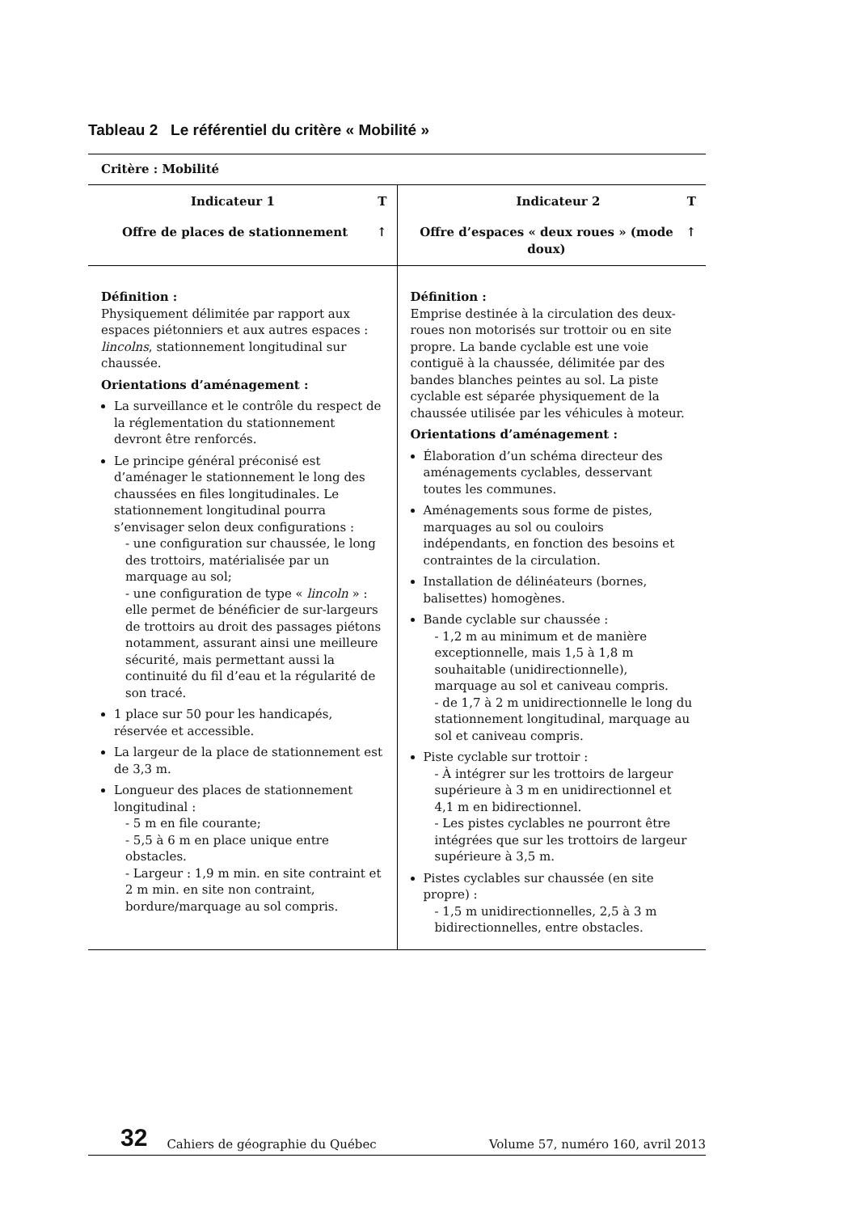Tableau 2 Le référentiel du critère « Mobilité »
| Critère : Mobilité | |
| Indicateur 1 T Offre de places de stationnement ↑ | Indicateur 2 T Offre d’espaces « deux roues » (mode doux) ↑ |
| Définition : Physiquement délimitée par rapport aux espaces piétonniers et aux autres espaces : lincolns , stationnement longitudinal sur chaussée. Orientations d’aménagement : La surveillance et le contrôle du respect de la réglementation du stationnement devront être renforcés. Le principe général préconisé est d’aménager le stationnement le long des chaussées en files longitudinales. Le stationnement longitudinal pourra s’envisager selon deux configurations : - une configuration sur chaussée, le long des trottoirs, matérialisée par un marquage au sol; - une configuration de type « lincoln » : elle permet de bénéficier de sur-largeurs de trottoirs au droit des passages piétons notamment, assurant ainsi une meilleure sécurité, mais permettant aussi la continuité du fil d’eau et la régularité de son tracé. 1 place sur 50 pour les handicapés, réservée et accessible. La largeur de la place de stationnement est de 3,3 m. Longueur des places de stationnement longitudinal : - 5 m en file courante; - 5,5 à 6 m en place unique entre obstacles. - Largeur : 1,9 m min. en site contraint et 2 m min. en site non contraint, bordure/marquage au sol compris. | Définition : Emprise destinée à la circulation des deux-roues non motorisés sur trottoir ou en site propre. La bande cyclable est une voie contiguë à la chaussée, délimitée par des bandes blanches peintes au sol. La piste cyclable est séparée physiquement de la chaussée utilisée par les véhicules à moteur. Orientations d’aménagement : Élaboration d’un schéma directeur des aménagements cyclables, desservant toutes les communes. Aménagements sous forme de pistes, marquages au sol ou couloirs indépendants, en fonction des besoins et contraintes de la circulation. Installation de délinéateurs (bornes, balisettes) homogènes. Bande cyclable sur chaussée : - 1,2 m au minimum et de manière exceptionnelle, mais 1,5 à 1,8 m souhaitable (unidirectionnelle), marquage au sol et caniveau compris. - de 1,7 à 2 m unidirectionnelle le long du stationnement longitudinal, marquage au sol et caniveau compris. Piste cyclable sur trottoir : - À intégrer sur les trottoirs de largeur supérieure à 3 m en unidirectionnel et 4,1 m en bidirectionnel. - Les pistes cyclables ne pourront être intégrées que sur les trottoirs de largeur supérieure à 3,5 m. Pistes cyclables sur chaussée (en site propre) : - 1,5 m unidirectionnelles, 2,5 à 3 m bidirectionnelles, entre obstacles. |
32 Cahiers de géographie du Québec Volume 57, numéro 160, avril 2013